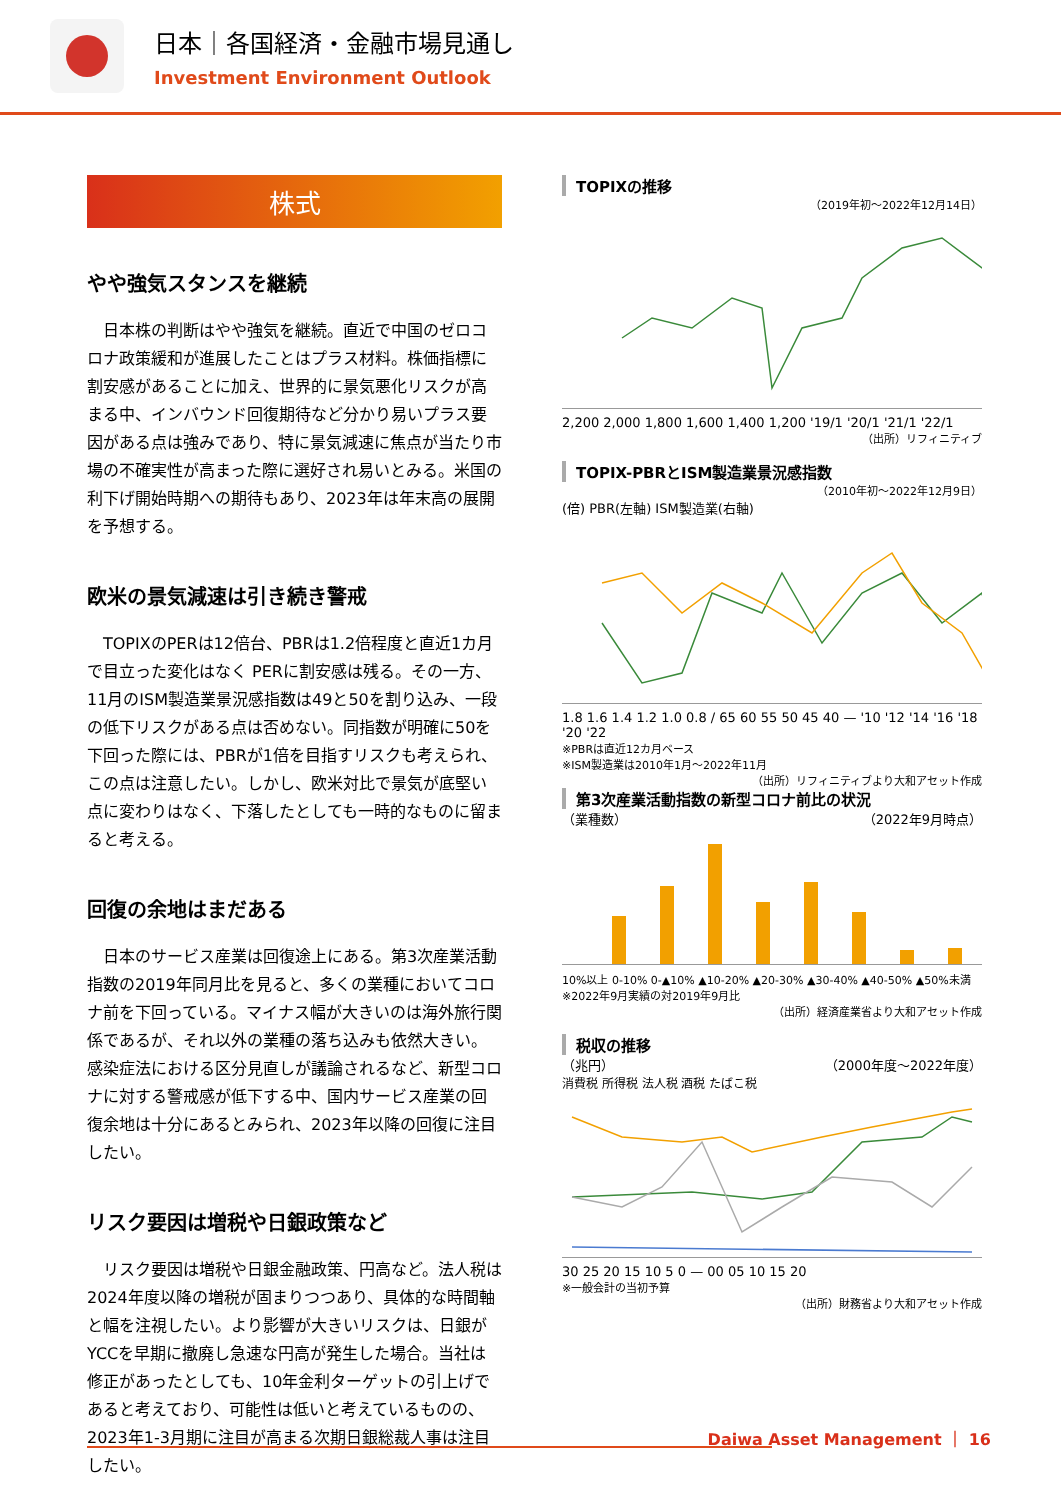日本｜各国経済・金融市場見通し
Investment Environment Outlook
株式
やや強気スタンスを継続
日本株の判断はやや強気を継続。直近で中国のゼロコロナ政策緩和が進展したことはプラス材料。株価指標に割安感があることに加え、世界的に景気悪化リスクが高まる中、インバウンド回復期待など分かり易いプラス要因がある点は強みであり、特に景気減速に焦点が当たり市場の不確実性が高まった際に選好され易いとみる。米国の利下げ開始時期への期待もあり、2023年は年末高の展開を予想する。
欧米の景気減速は引き続き警戒
TOPIXのPERは12倍台、PBRは1.2倍程度と直近1カ月で目立った変化はなく PERに割安感は残る。その一方、11月のISM製造業景況感指数は49と50を割り込み、一段の低下リスクがある点は否めない。同指数が明確に50を下回った際には、PBRが1倍を目指すリスクも考えられ、この点は注意したい。しかし、欧米対比で景気が底堅い点に変わりはなく、下落したとしても一時的なものに留まると考える。
回復の余地はまだある
日本のサービス産業は回復途上にある。第3次産業活動指数の2019年同月比を見ると、多くの業種においてコロナ前を下回っている。マイナス幅が大きいのは海外旅行関係であるが、それ以外の業種の落ち込みも依然大きい。感染症法における区分見直しが議論されるなど、新型コロナに対する警戒感が低下する中、国内サービス産業の回復余地は十分にあるとみられ、2023年以降の回復に注目したい。
リスク要因は増税や日銀政策など
リスク要因は増税や日銀金融政策、円高など。法人税は2024年度以降の増税が固まりつつあり、具体的な時間軸と幅を注視したい。より影響が大きいリスクは、日銀がYCCを早期に撤廃し急速な円高が発生した場合。当社は修正があったとしても、10年金利ターゲットの引上げであると考えており、可能性は低いと考えているものの、2023年1-3月期に注目が高まる次期日銀総裁人事は注目したい。
TOPIXの推移
（2019年初～2022年12月14日）
2,200 2,000 1,800 1,600 1,400 1,200 '19/1 '20/1 '21/1 '22/1
（出所）リフィニティブ
TOPIX-PBRとISM製造業景況感指数
（2010年初～2022年12月9日）
(倍) PBR(左軸) ISM製造業(右軸)
1.8 1.6 1.4 1.2 1.0 0.8 / 65 60 55 50 45 40 — '10 '12 '14 '16 '18 '20 '22
※PBRは直近12カ月ベース
※ISM製造業は2010年1月～2022年11月
（出所）リフィニティブより大和アセット作成
第3次産業活動指数の新型コロナ前比の状況
（業種数） （2022年9月時点）
10%以上 0-10% 0-▲10% ▲10-20% ▲20-30% ▲30-40% ▲40-50% ▲50%未満
※2022年9月実績の対2019年9月比
（出所）経済産業省より大和アセット作成
税収の推移
（兆円） （2000年度～2022年度）
消費税 所得税 法人税 酒税 たばこ税
30 25 20 15 10 5 0 — 00 05 10 15 20
※一般会計の当初予算
（出所）財務省より大和アセット作成
Daiwa Asset Management ｜ 16